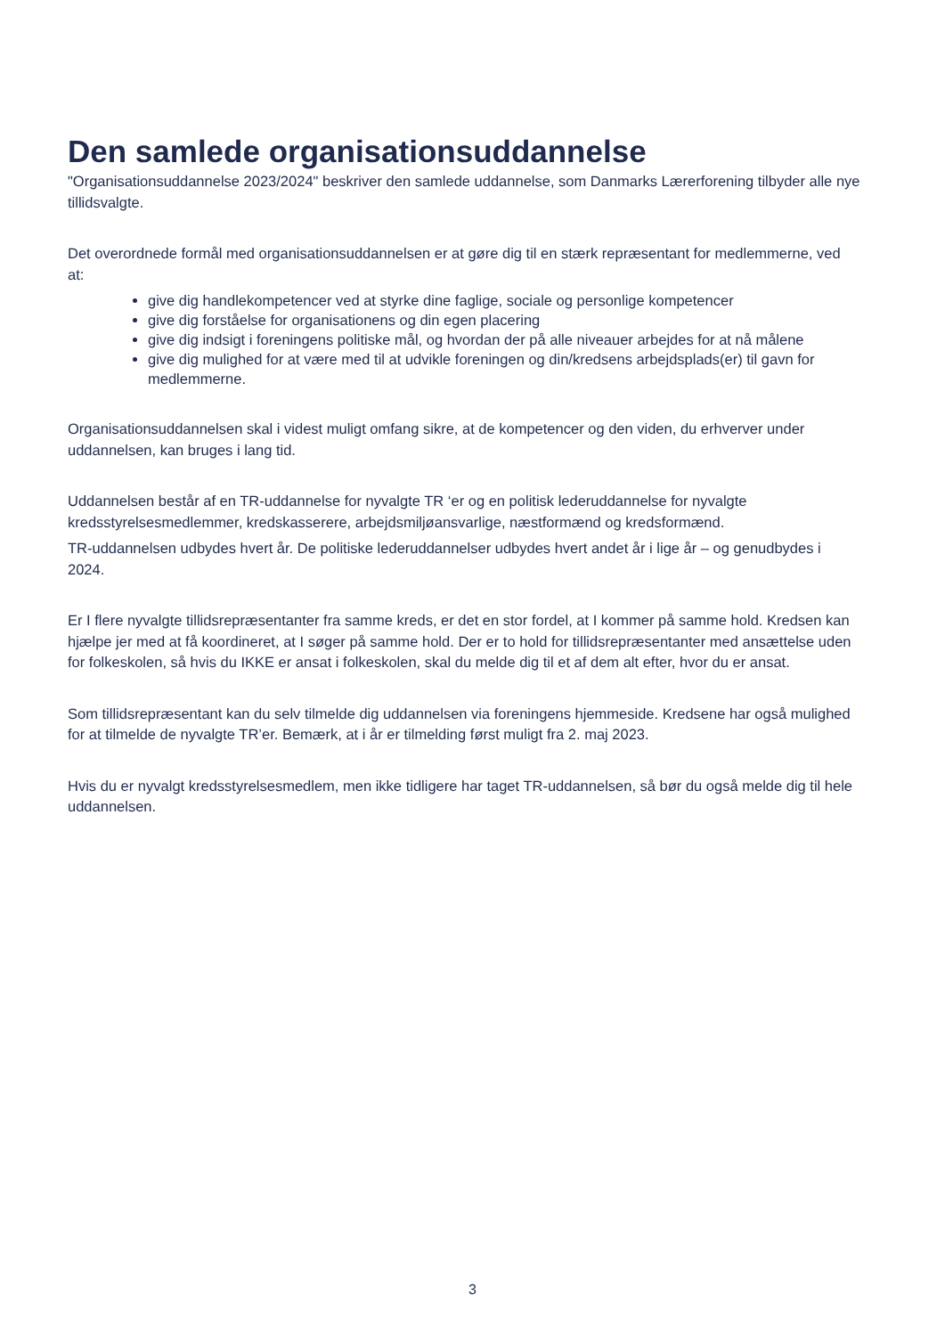Den samlede organisationsuddannelse
"Organisationsuddannelse 2023/2024" beskriver den samlede uddannelse, som Danmarks Lærerforening tilbyder alle nye tillidsvalgte.
Det overordnede formål med organisationsuddannelsen er at gøre dig til en stærk repræsentant for medlemmerne, ved at:
give dig handlekompetencer ved at styrke dine faglige, sociale og personlige kompetencer
give dig forståelse for organisationens og din egen placering
give dig indsigt i foreningens politiske mål, og hvordan der på alle niveauer arbejdes for at nå målene
give dig mulighed for at være med til at udvikle foreningen og din/kredsens arbejdsplads(er) til gavn for medlemmerne.
Organisationsuddannelsen skal i videst muligt omfang sikre, at de kompetencer og den viden, du erhverver under uddannelsen, kan bruges i lang tid.
Uddannelsen består af en TR-uddannelse for nyvalgte TR ‘er og en politisk lederuddannelse for nyvalgte kredsstyrelsesmedlemmer, kredskasserere, arbejdsmiljøansvarlige, næstformænd og kredsformænd.
TR-uddannelsen udbydes hvert år. De politiske lederuddannelser udbydes hvert andet år i lige år – og genudbydes i 2024.
Er I flere nyvalgte tillidsrepræsentanter fra samme kreds, er det en stor fordel, at I kommer på samme hold. Kredsen kan hjælpe jer med at få koordineret, at I søger på samme hold. Der er to hold for tillidsrepræsentanter med ansættelse uden for folkeskolen, så hvis du IKKE er ansat i folkeskolen, skal du melde dig til et af dem alt efter, hvor du er ansat.
Som tillidsrepræsentant kan du selv tilmelde dig uddannelsen via foreningens hjemmeside. Kredsene har også mulighed for at tilmelde de nyvalgte TR’er. Bemærk, at i år er tilmelding først muligt fra 2. maj 2023.
Hvis du er nyvalgt kredsstyrelsesmedlem, men ikke tidligere har taget TR-uddannelsen, så bør du også melde dig til hele uddannelsen.
3